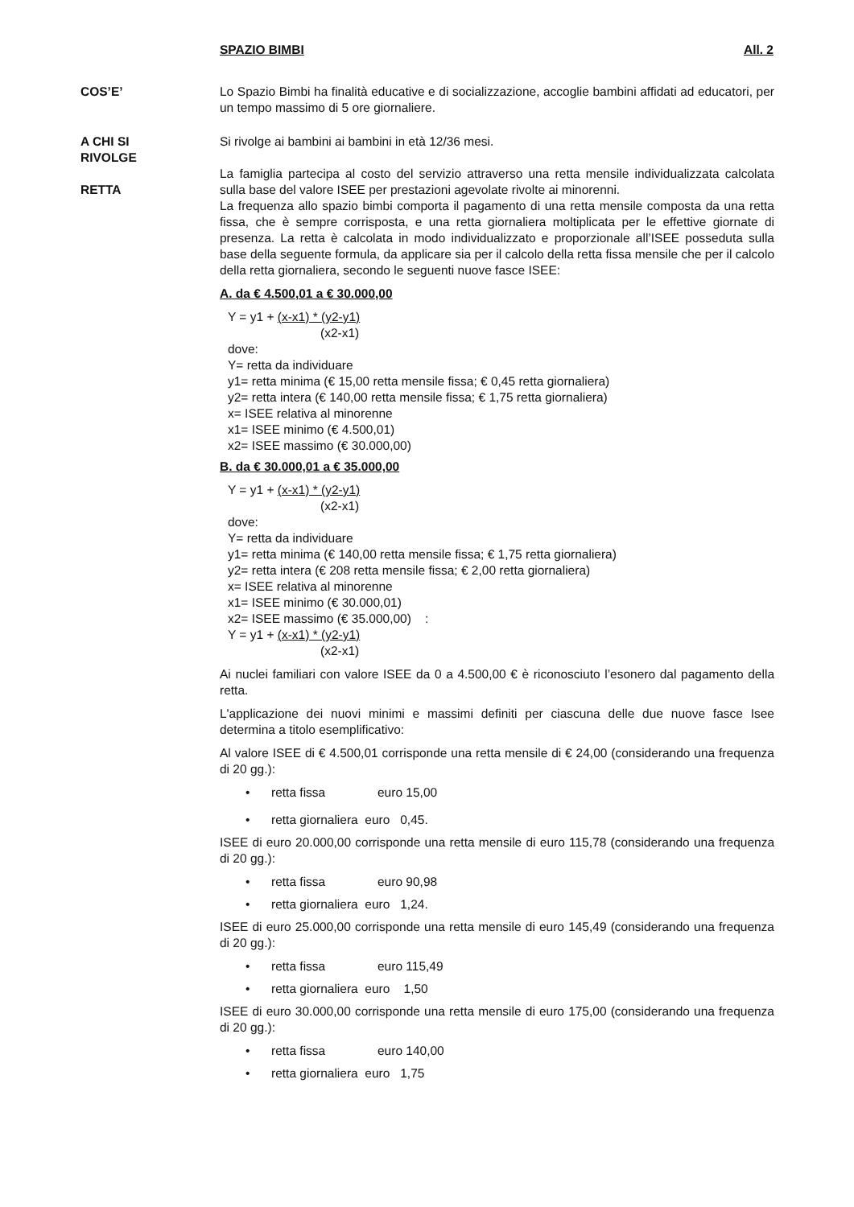SPAZIO BIMBI All. 2
COS’E’ Lo Spazio Bimbi ha finalità educative e di socializzazione, accoglie bambini affidati ad educatori, per un tempo massimo di 5 ore giornaliere.
A CHI SI
RIVOLGE
RETTA
Si rivolge ai bambini ai bambini in età 12/36 mesi.
La famiglia partecipa al costo del servizio attraverso una retta mensile individualizzata calcolata sulla base del valore ISEE per prestazioni agevolate rivolte ai minorenni.
La frequenza allo spazio bimbi comporta il pagamento di una retta mensile composta da una retta fissa, che è sempre corrisposta, e una retta giornaliera moltiplicata per le effettive giornate di presenza. La retta è calcolata in modo individualizzato e proporzionale all’ISEE posseduta sulla base della seguente formula, da applicare sia per il calcolo della retta fissa mensile che per il calcolo della retta giornaliera, secondo le seguenti nuove fasce ISEE:
A. da € 4.500,01 a € 30.000,00
Y = y1 + (x-x1) * (y2-y1)
(x2-x1)
dove:
Y= retta da individuare
y1= retta minima (€ 15,00 retta mensile fissa; € 0,45 retta giornaliera)
y2= retta intera (€ 140,00 retta mensile fissa; € 1,75 retta giornaliera)
x= ISEE relativa al minorenne
x1= ISEE minimo (€ 4.500,01)
x2= ISEE massimo (€ 30.000,00)
B. da € 30.000,01 a € 35.000,00
Y = y1 + (x-x1) * (y2-y1)
(x2-x1)
dove:
Y= retta da individuare
y1= retta minima (€ 140,00 retta mensile fissa; € 1,75 retta giornaliera)
y2= retta intera (€ 208 retta mensile fissa; € 2,00 retta giornaliera)
x= ISEE relativa al minorenne
x1= ISEE minimo (€ 30.000,01)
x2= ISEE massimo (€ 35.000,00) :
Y = y1 + (x-x1) * (y2-y1)
(x2-x1)
Ai nuclei familiari con valore ISEE da 0 a 4.500,00 € è riconosciuto l’esonero dal pagamento della retta.
L'applicazione dei nuovi minimi e massimi definiti per ciascuna delle due nuove fasce Isee determina a titolo esemplificativo:
Al valore ISEE di € 4.500,01 corrisponde una retta mensile di € 24,00 (considerando una frequenza di 20 gg.):
• retta fissa euro 15,00
• retta giornaliera euro 0,45.
ISEE di euro 20.000,00 corrisponde una retta mensile di euro 115,78 (considerando una frequenza di 20 gg.):
• retta fissa euro 90,98
• retta giornaliera euro 1,24.
ISEE di euro 25.000,00 corrisponde una retta mensile di euro 145,49 (considerando una frequenza di 20 gg.):
• retta fissa euro 115,49
• retta giornaliera euro 1,50
ISEE di euro 30.000,00 corrisponde una retta mensile di euro 175,00 (considerando una frequenza di 20 gg.):
• retta fissa euro 140,00
• retta giornaliera euro 1,75